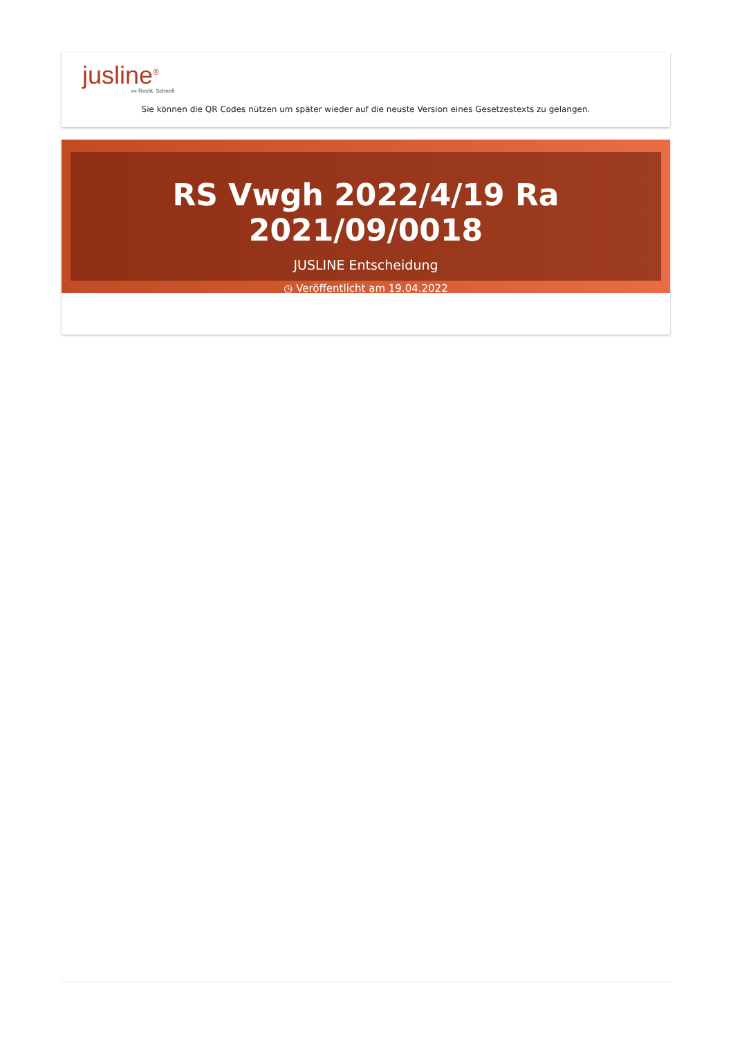jusline<sup>®</sup>
»» Recht. Schnell
Sie können die QR Codes nützen um später wieder auf die neuste Version eines Gesetzestexts zu gelangen.
RS Vwgh 2022/4/19 Ra 2021/09/0018
JUSLINE Entscheidung
◷ Veröffentlicht am 19.04.2022